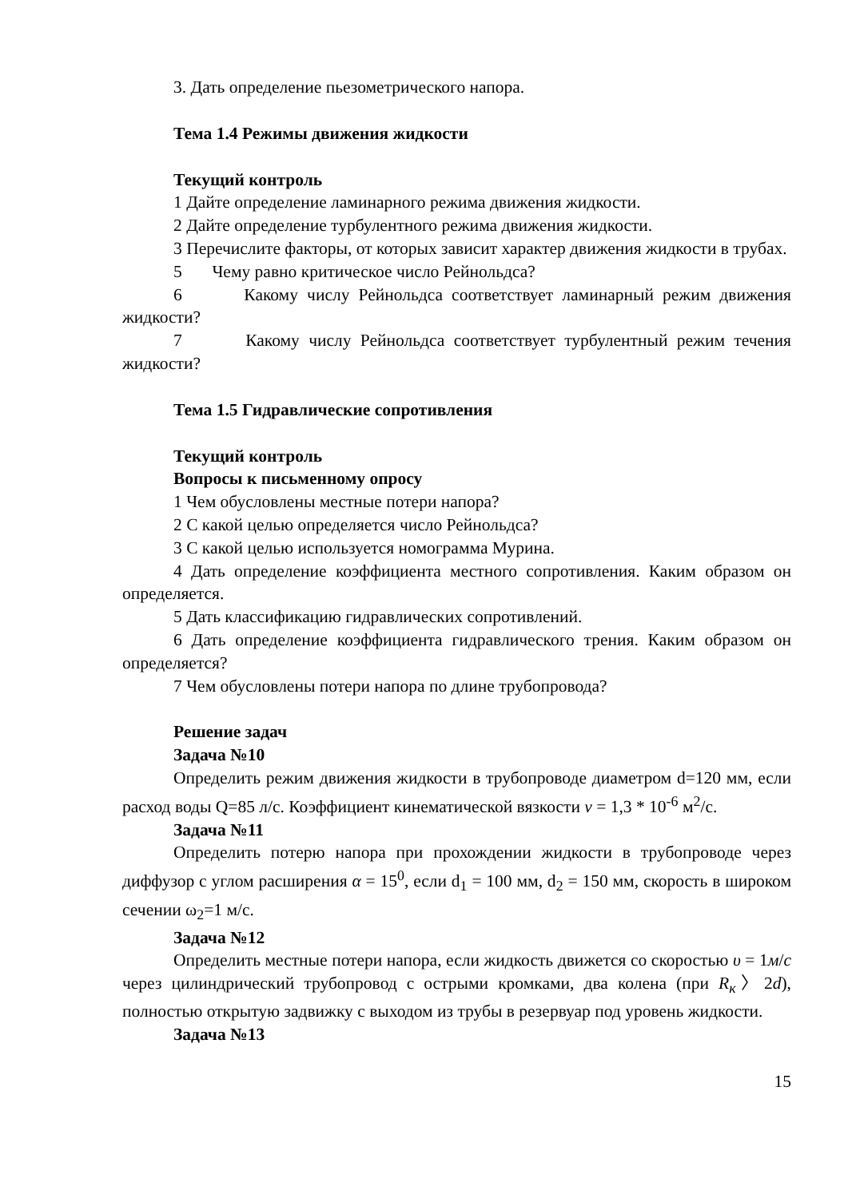3. Дать определение пьезометрического напора.
Тема 1.4 Режимы движения жидкости
Текущий контроль
1 Дайте определение ламинарного режима движения жидкости.
2 Дайте определение турбулентного режима движения жидкости.
3 Перечислите факторы, от которых зависит характер движения жидкости в трубах.
5 Чему равно критическое число Рейнольдса?
6 Какому числу Рейнольдса соответствует ламинарный режим движения жидкости?
7 Какому числу Рейнольдса соответствует турбулентный режим течения жидкости?
Тема 1.5 Гидравлические сопротивления
Текущий контроль
Вопросы к письменному опросу
1 Чем обусловлены местные потери напора?
2 С какой целью определяется число Рейнольдса?
3 С какой целью используется номограмма Мурина.
4 Дать определение коэффициента местного сопротивления. Каким образом он определяется.
5 Дать классификацию гидравлических сопротивлений.
6 Дать определение коэффициента гидравлического трения. Каким образом он определяется?
7 Чем обусловлены потери напора по длине трубопровода?
Решение задач
Задача №10
Определить режим движения жидкости в трубопроводе диаметром d=120 мм, если расход воды Q=85 л/с. Коэффициент кинематической вязкости ν = 1,3 * 10<sup>-6</sup> м<sup>2</sup>/с.
Задача №11
Определить потерю напора при прохождении жидкости в трубопроводе через диффузор с углом расширения α = 15<sup>0</sup>, если d<sub>1</sub> = 100 мм, d<sub>2</sub> = 150 мм, скорость в широком сечении ω<sub>2</sub>=1 м/с.
Задача №12
Определить местные потери напора, если жидкость движется со скоростью υ = 1м/с через цилиндрический трубопровод с острыми кромками, два колена (при R<sub>к</sub>〉2d), полностью открытую задвижку с выходом из трубы в резервуар под уровень жидкости.
Задача №13
15